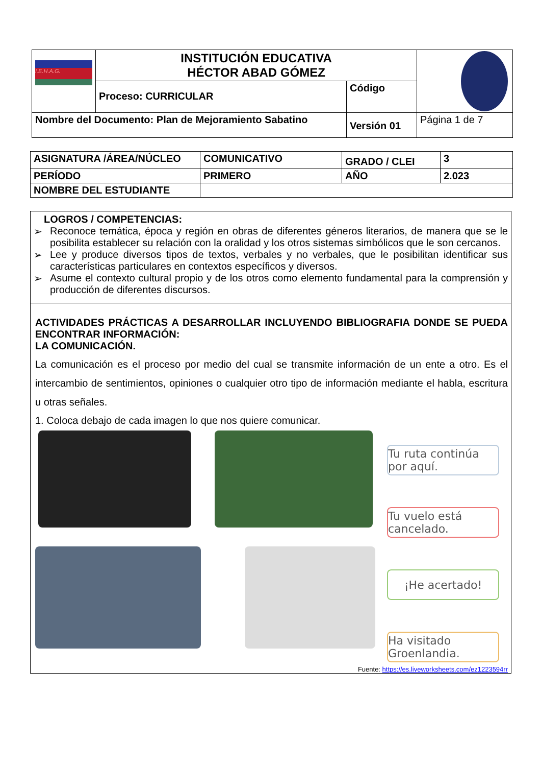| I.E.H.A.G. | INSTITUCIÓN EDUCATIVA HÉCTOR ABAD GÓMEZ | | |
| | Proceso: CURRICULAR | Código | |
| Nombre del Documento: Plan de Mejoramiento Sabatino | | Versión 01 | Página 1 de 7 |
| ASIGNATURA /ÁREA/NÚCLEO | COMUNICATIVO | GRADO / CLEI | 3 |
| PERÍODO | PRIMERO | AÑO | 2.023 |
| NOMBRE DEL ESTUDIANTE | | | |
LOGROS / COMPETENCIAS:
➢ Reconoce temática, época y región en obras de diferentes géneros literarios, de manera que se le posibilita establecer su relación con la oralidad y los otros sistemas simbólicos que le son cercanos.
➢ Lee y produce diversos tipos de textos, verbales y no verbales, que le posibilitan identificar sus características particulares en contextos específicos y diversos.
➢ Asume el contexto cultural propio y de los otros como elemento fundamental para la comprensión y producción de diferentes discursos.
ACTIVIDADES PRÁCTICAS A DESARROLLAR INCLUYENDO BIBLIOGRAFIA DONDE SE PUEDA ENCONTRAR INFORMACIÓN:
LA COMUNICACIÓN.
La comunicación es el proceso por medio del cual se transmite información de un ente a otro. Es el intercambio de sentimientos, opiniones o cualquier otro tipo de información mediante el habla, escritura u otras señales.
1. Coloca debajo de cada imagen lo que nos quiere comunicar.
Tu ruta continúa por aquí.
Tu vuelo está cancelado.
¡He acertado!
Ha visitado Groenlandia.
Fuente: https://es.liveworksheets.com/ez1223594rr